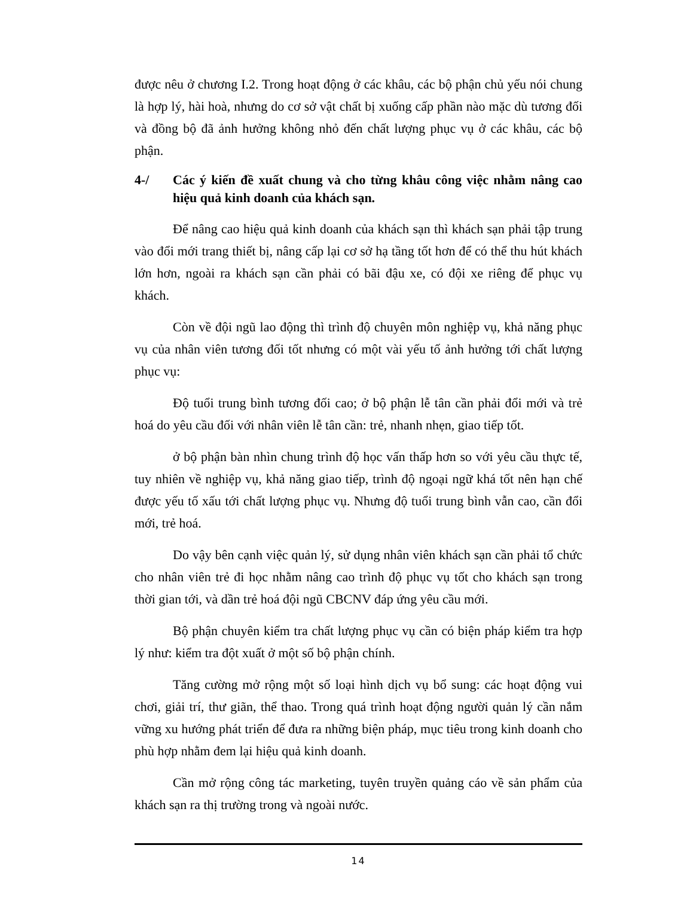được nêu ở chương I.2. Trong hoạt động ở các khâu, các bộ phận chủ yếu nói chung là hợp lý, hài hoà, nhưng do cơ sở vật chất bị xuống cấp phần nào mặc dù tương đối và đồng bộ đã ảnh hưởng không nhỏ đến chất lượng phục vụ ở các khâu, các bộ phận.
4-/ Các ý kiến đề xuất chung và cho từng khâu công việc nhằm nâng cao hiệu quả kinh doanh của khách sạn.
Để nâng cao hiệu quả kinh doanh của khách sạn thì khách sạn phải tập trung vào đổi mới trang thiết bị, nâng cấp lại cơ sở hạ tầng tốt hơn để có thể thu hút khách lớn hơn, ngoài ra khách sạn cần phải có bãi đậu xe, có đội xe riêng để phục vụ khách.
Còn về đội ngũ lao động thì trình độ chuyên môn nghiệp vụ, khả năng phục vụ của nhân viên tương đối tốt nhưng có một vài yếu tố ảnh hưởng tới chất lượng phục vụ:
Độ tuổi trung bình tương đối cao; ở bộ phận lễ tân cần phải đổi mới và trẻ hoá do yêu cầu đối với nhân viên lễ tân cần: trẻ, nhanh nhẹn, giao tiếp tốt.
ở bộ phận bàn nhìn chung trình độ học vấn thấp hơn so với yêu cầu thực tế, tuy nhiên về nghiệp vụ, khả năng giao tiếp, trình độ ngoại ngữ khá tốt nên hạn chế được yếu tố xấu tới chất lượng phục vụ. Nhưng độ tuổi trung bình vẫn cao, cần đổi mới, trẻ hoá.
Do vậy bên cạnh việc quản lý, sử dụng nhân viên khách sạn cần phải tổ chức cho nhân viên trẻ đi học nhằm nâng cao trình độ phục vụ tốt cho khách sạn trong thời gian tới, và dần trẻ hoá đội ngũ CBCNV đáp ứng yêu cầu mới.
Bộ phận chuyên kiểm tra chất lượng phục vụ cần có biện pháp kiểm tra hợp lý như: kiểm tra đột xuất ở một số bộ phận chính.
Tăng cường mở rộng một số loại hình dịch vụ bổ sung: các hoạt động vui chơi, giải trí, thư giãn, thể thao. Trong quá trình hoạt động người quản lý cần nắm vững xu hướng phát triển để đưa ra những biện pháp, mục tiêu trong kinh doanh cho phù hợp nhằm đem lại hiệu quả kinh doanh.
Cần mở rộng công tác marketing, tuyên truyền quảng cáo về sản phẩm của khách sạn ra thị trường trong và ngoài nước.
14